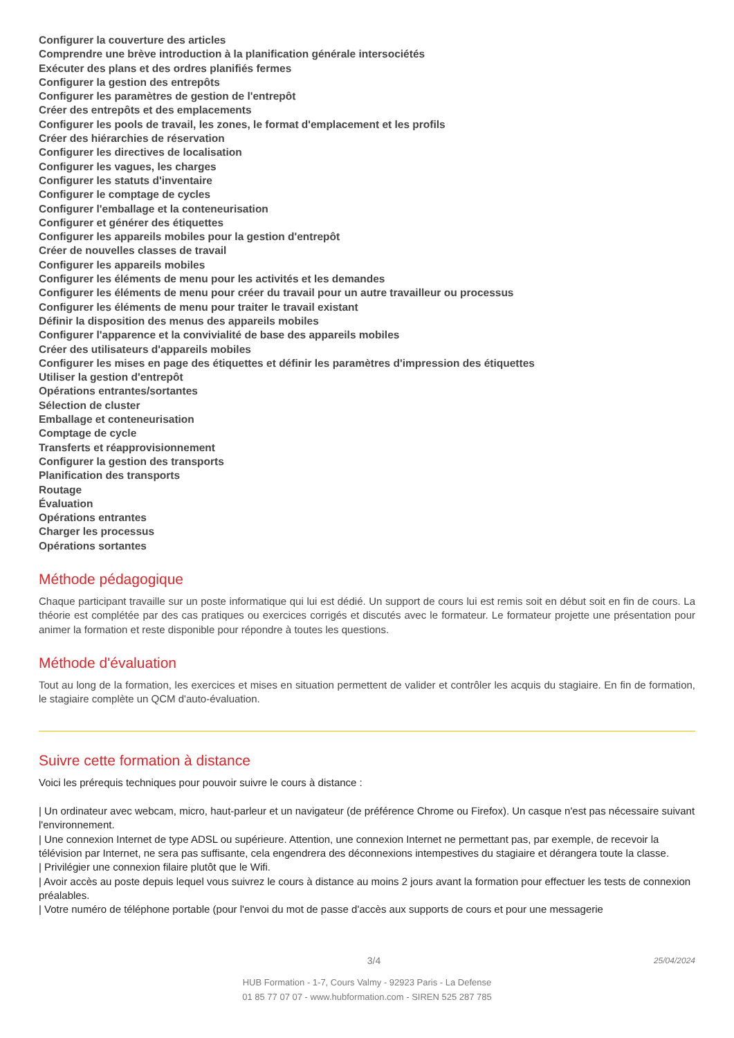Configurer la couverture des articles
Comprendre une brève introduction à la planification générale intersociétés
Exécuter des plans et des ordres planifiés fermes
Configurer la gestion des entrepôts
Configurer les paramètres de gestion de l'entrepôt
Créer des entrepôts et des emplacements
Configurer les pools de travail, les zones, le format d'emplacement et les profils
Créer des hiérarchies de réservation
Configurer les directives de localisation
Configurer les vagues, les charges
Configurer les statuts d'inventaire
Configurer le comptage de cycles
Configurer l'emballage et la conteneurisation
Configurer et générer des étiquettes
Configurer les appareils mobiles pour la gestion d'entrepôt
Créer de nouvelles classes de travail
Configurer les appareils mobiles
Configurer les éléments de menu pour les activités et les demandes
Configurer les éléments de menu pour créer du travail pour un autre travailleur ou processus
Configurer les éléments de menu pour traiter le travail existant
Définir la disposition des menus des appareils mobiles
Configurer l'apparence et la convivialité de base des appareils mobiles
Créer des utilisateurs d'appareils mobiles
Configurer les mises en page des étiquettes et définir les paramètres d'impression des étiquettes
Utiliser la gestion d'entrepôt
Opérations entrantes/sortantes
Sélection de cluster
Emballage et conteneurisation
Comptage de cycle
Transferts et réapprovisionnement
Configurer la gestion des transports
Planification des transports
Routage
Évaluation
Opérations entrantes
Charger les processus
Opérations sortantes
Méthode pédagogique
Chaque participant travaille sur un poste informatique qui lui est dédié. Un support de cours lui est remis soit en début soit en fin de cours. La théorie est complétée par des cas pratiques ou exercices corrigés et discutés avec le formateur. Le formateur projette une présentation pour animer la formation et reste disponible pour répondre à toutes les questions.
Méthode d'évaluation
Tout au long de la formation, les exercices et mises en situation permettent de valider et contrôler les acquis du stagiaire. En fin de formation, le stagiaire complète un QCM d'auto-évaluation.
Suivre cette formation à distance
Voici les prérequis techniques pour pouvoir suivre le cours à distance :
| Un ordinateur avec webcam, micro, haut-parleur et un navigateur (de préférence Chrome ou Firefox). Un casque n'est pas nécessaire suivant l'environnement.
| Une connexion Internet de type ADSL ou supérieure. Attention, une connexion Internet ne permettant pas, par exemple, de recevoir la télévision par Internet, ne sera pas suffisante, cela engendrera des déconnexions intempestives du stagiaire et dérangera toute la classe.
| Privilégier une connexion filaire plutôt que le Wifi.
| Avoir accès au poste depuis lequel vous suivrez le cours à distance au moins 2 jours avant la formation pour effectuer les tests de connexion préalables.
| Votre numéro de téléphone portable (pour l'envoi du mot de passe d'accès aux supports de cours et pour une messagerie
3/4 25/04/2024
HUB Formation - 1-7, Cours Valmy - 92923 Paris - La Defense
01 85 77 07 07 - www.hubformation.com - SIREN 525 287 785